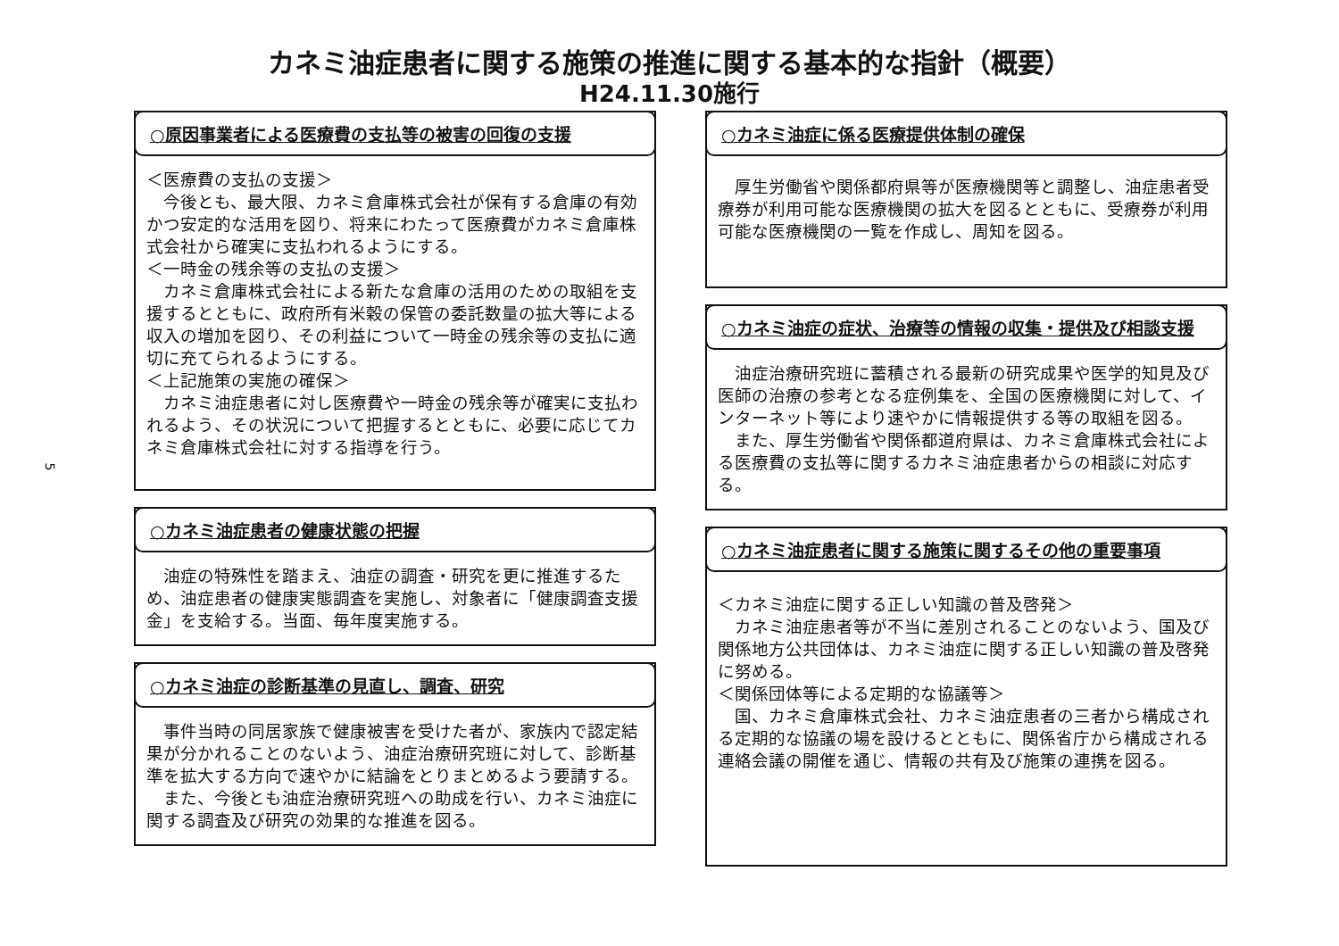5
カネミ油症患者に関する施策の推進に関する基本的な指針（概要）
H24.11.30施行
○原因事業者による医療費の支払等の被害の回復の支援
＜医療費の支払の支援＞
　今後とも、最大限、カネミ倉庫株式会社が保有する倉庫の有効かつ安定的な活用を図り、将来にわたって医療費がカネミ倉庫株式会社から確実に支払われるようにする。
＜一時金の残余等の支払の支援＞
　カネミ倉庫株式会社による新たな倉庫の活用のための取組を支援するとともに、政府所有米穀の保管の委託数量の拡大等による収入の増加を図り、その利益について一時金の残余等の支払に適切に充てられるようにする。
＜上記施策の実施の確保＞
　カネミ油症患者に対し医療費や一時金の残余等が確実に支払われるよう、その状況について把握するとともに、必要に応じてカネミ倉庫株式会社に対する指導を行う。
○カネミ油症患者の健康状態の把握
　油症の特殊性を踏まえ、油症の調査・研究を更に推進するため、油症患者の健康実態調査を実施し、対象者に「健康調査支援金」を支給する。当面、毎年度実施する。
○カネミ油症の診断基準の見直し、調査、研究
　事件当時の同居家族で健康被害を受けた者が、家族内で認定結果が分かれることのないよう、油症治療研究班に対して、診断基準を拡大する方向で速やかに結論をとりまとめるよう要請する。
　また、今後とも油症治療研究班への助成を行い、カネミ油症に関する調査及び研究の効果的な推進を図る。
○カネミ油症に係る医療提供体制の確保
　厚生労働省や関係都府県等が医療機関等と調整し、油症患者受療券が利用可能な医療機関の拡大を図るとともに、受療券が利用可能な医療機関の一覧を作成し、周知を図る。
○カネミ油症の症状、治療等の情報の収集・提供及び相談支援
　油症治療研究班に蓄積される最新の研究成果や医学的知見及び医師の治療の参考となる症例集を、全国の医療機関に対して、インターネット等により速やかに情報提供する等の取組を図る。
　また、厚生労働省や関係都道府県は、カネミ倉庫株式会社による医療費の支払等に関するカネミ油症患者からの相談に対応する。
○カネミ油症患者に関する施策に関するその他の重要事項
＜カネミ油症に関する正しい知識の普及啓発＞
　カネミ油症患者等が不当に差別されることのないよう、国及び関係地方公共団体は、カネミ油症に関する正しい知識の普及啓発に努める。
＜関係団体等による定期的な協議等＞
　国、カネミ倉庫株式会社、カネミ油症患者の三者から構成される定期的な協議の場を設けるとともに、関係省庁から構成される連絡会議の開催を通じ、情報の共有及び施策の連携を図る。